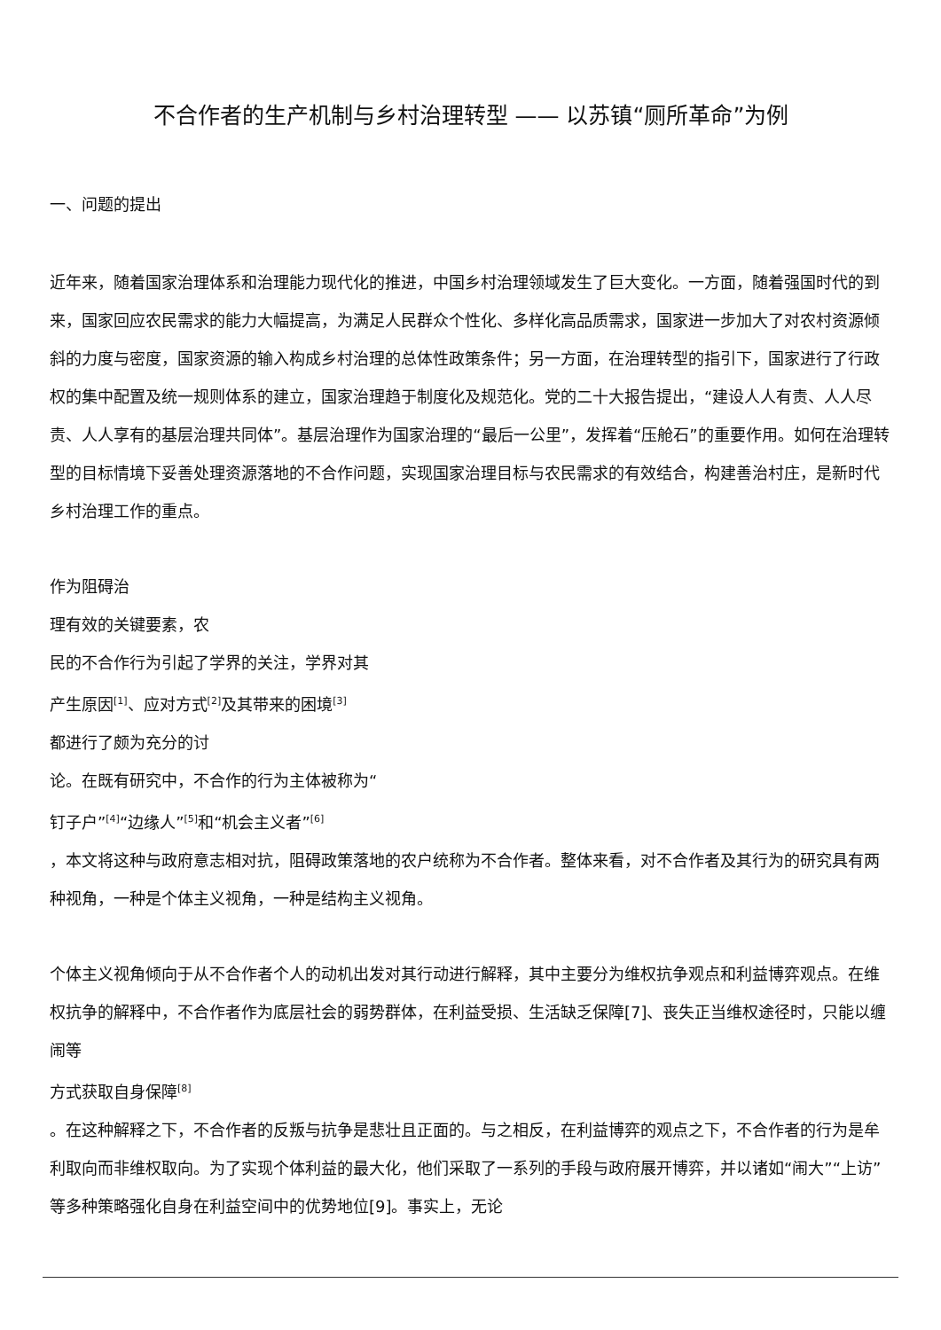不合作者的生产机制与乡村治理转型 —— 以苏镇“厕所革命”为例
一、问题的提出
近年来，随着国家治理体系和治理能力现代化的推进，中国乡村治理领域发生了巨大变化。一方面，随着强国时代的到来，国家回应农民需求的能力大幅提高，为满足人民群众个性化、多样化高品质需求，国家进一步加大了对农村资源倾斜的力度与密度，国家资源的输入构成乡村治理的总体性政策条件；另一方面，在治理转型的指引下，国家进行了行政权的集中配置及统一规则体系的建立，国家治理趋于制度化及规范化。党的二十大报告提出，“建设人人有责、人人尽责、人人享有的基层治理共同体”。基层治理作为国家治理的“最后一公里”，发挥着“压舱石”的重要作用。如何在治理转型的目标情境下妥善处理资源落地的不合作问题，实现国家治理目标与农民需求的有效结合，构建善治村庄，是新时代乡村治理工作的重点。
作为阻碍治
理有效的关键要素，农
民的不合作行为引起了学界的关注，学界对其
产生原因<sup>[1]</sup>、应对方式<sup>[2]</sup>及其带来的困境<sup>[3]</sup>
都进行了颇为充分的讨
论。在既有研究中，不合作的行为主体被称为“钉子户”<sup>[4]</sup>“边缘人”<sup>[5]</sup>和“机会主义者”<sup>[6]</sup>
，本文将这种与政府意志相对抗，阻碍政策落地的农户统称为不合作者。整体来看，对不合作者及其行为的研究具有两种视角，一种是个体主义视角，一种是结构主义视角。
个体主义视角倾向于从不合作者个人的动机出发对其行动进行解释，其中主要分为维权抗争观点和利益博弈观点。在维权抗争的解释中，不合作者作为底层社会的弱势群体，在利益受损、生活缺乏保障[7]、丧失正当维权途径时，只能以缠闹等
方式获取自身保障<sup>[8]</sup>
。在这种解释之下，不合作者的反叛与抗争是悲壮且正面的。与之相反，在利益博弈的观点之下，不合作者的行为是牟利取向而非维权取向。为了实现个体利益的最大化，他们采取了一系列的手段与政府展开博弈，并以诸如“闹大”“上访”等多种策略强化自身在利益空间中的优势地位[9]。事实上，无论